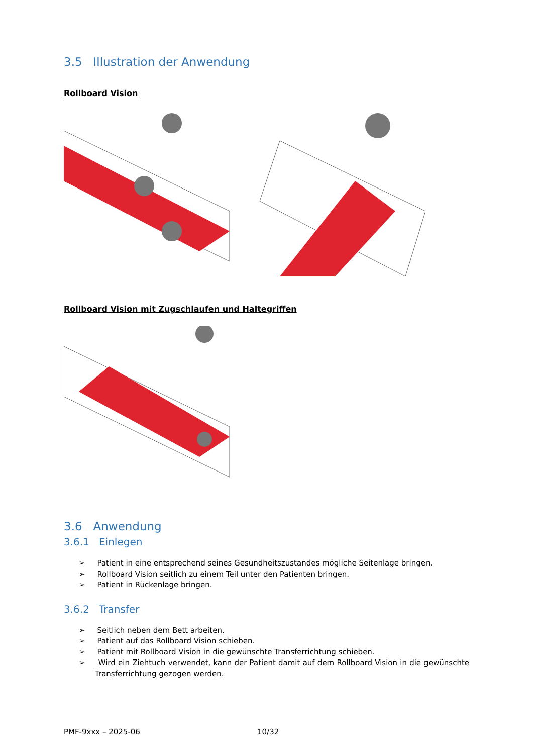3.5 Illustration der Anwendung
Rollboard Vision
Rollboard Vision mit Zugschlaufen und Haltegriffen
3.6 Anwendung
3.6.1 Einlegen
➢ Patient in eine entsprechend seines Gesundheitszustandes mögliche Seitenlage bringen.
➢ Rollboard Vision seitlich zu einem Teil unter den Patienten bringen.
➢ Patient in Rückenlage bringen.
3.6.2 Transfer
➢ Seitlich neben dem Bett arbeiten.
➢ Patient auf das Rollboard Vision schieben.
➢ Patient mit Rollboard Vision in die gewünschte Transferrichtung schieben.
➢ Wird ein Ziehtuch verwendet, kann der Patient damit auf dem Rollboard Vision in die gewünschte Transferrichtung gezogen werden.
PMF-9xxx – 2025-06 10/32